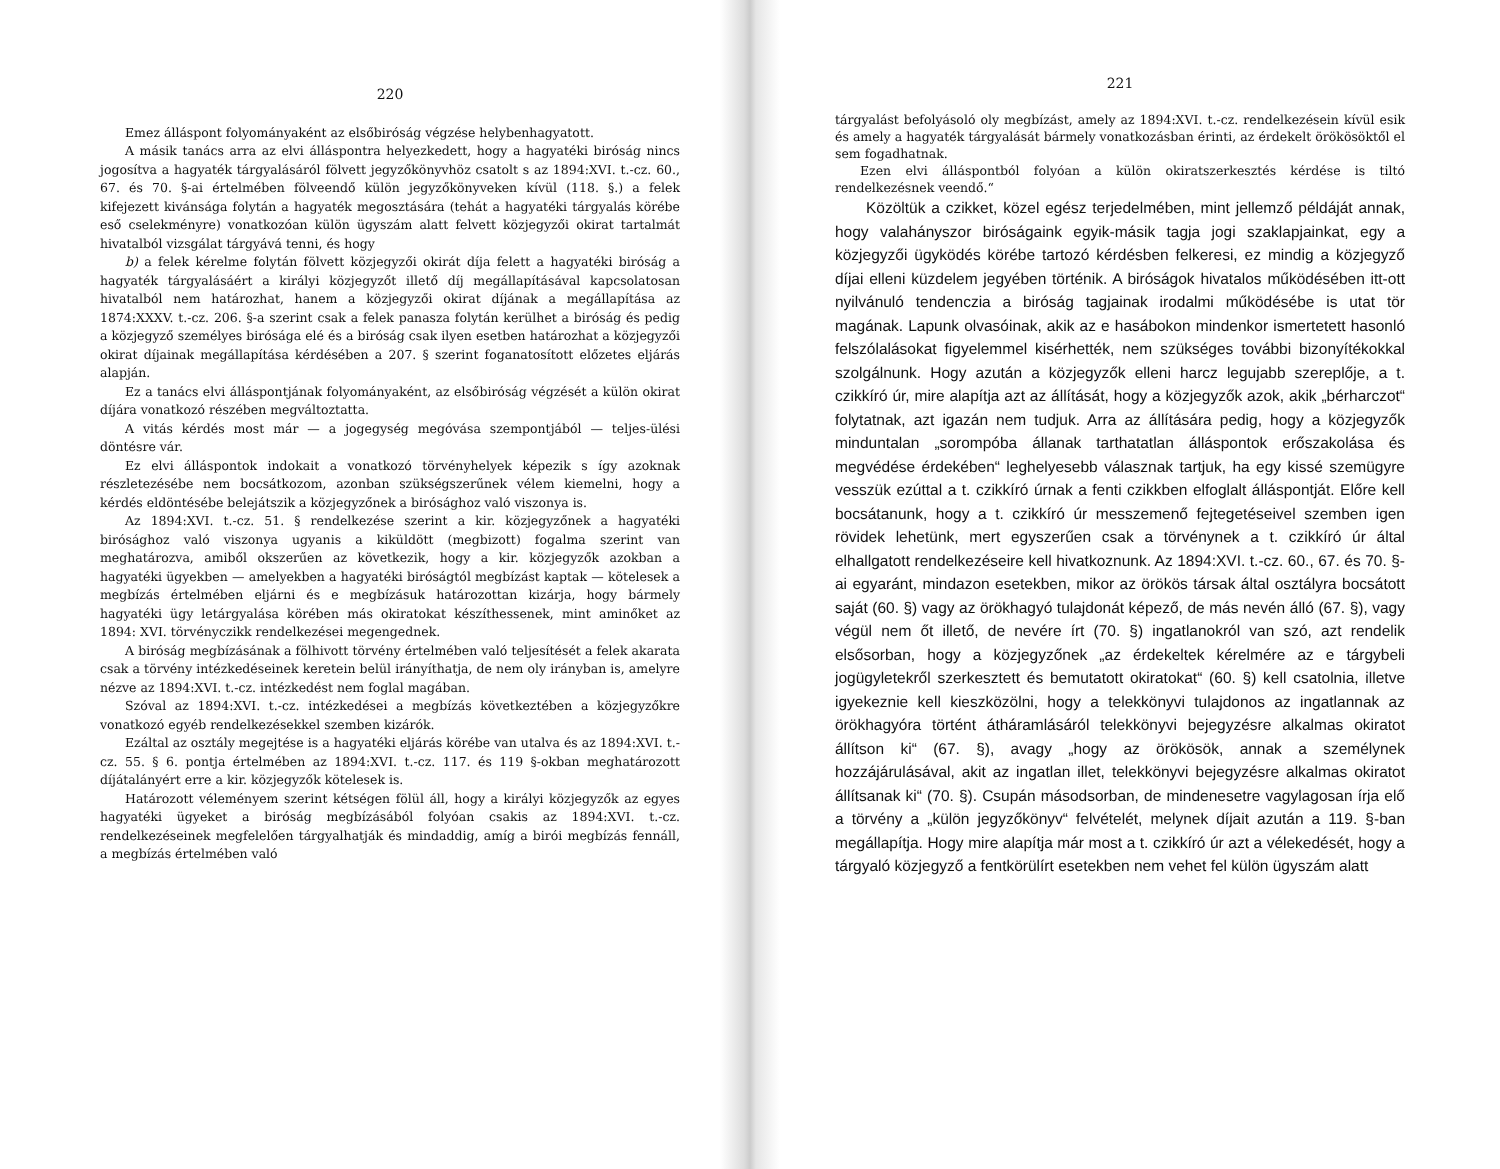220
Emez álláspont folyományaként az elsőbiróság végzése helybenhagyatott.
A másik tanács arra az elvi álláspontra helyezkedett, hogy a hagyatéki biróság nincs jogosítva a hagyaték tárgyalásáról fölvett jegyzőkönyvhöz csatolt s az 1894:XVI. t.-cz. 60., 67. és 70. §-ai értelmében fölveendő külön jegyzőkönyveken kívül (118. §.) a felek kifejezett kivánsága folytán a hagyaték megosztására (tehát a hagyatéki tárgyalás körébe eső cselekményre) vonatkozóan külön ügyszám alatt felvett közjegyzői okirat tartalmát hivatalból vizsgálat tárgyává tenni, és hogy
b) a felek kérelme folytán fölvett közjegyzői okirát díja felett a hagyatéki biróság a hagyaték tárgyalásáért a királyi közjegyzőt illető díj megállapításával kapcsolatosan hivatalból nem határozhat, hanem a közjegyzői okirat díjának a megállapítása az 1874:XXXV. t.-cz. 206. §-a szerint csak a felek panasza folytán kerülhet a biróság és pedig a közjegyző személyes birósága elé és a biróság csak ilyen esetben határozhat a közjegyzői okirat díjainak megállapítása kérdésében a 207. § szerint foganatosított előzetes eljárás alapján.
Ez a tanács elvi álláspontjának folyományaként, az elsőbiróság végzését a külön okirat díjára vonatkozó részében megváltoztatta.
A vitás kérdés most már — a jogegység megóvása szempontjából — teljes-ülési döntésre vár.
Ez elvi álláspontok indokait a vonatkozó törvényhelyek képezik s így azoknak részletezésébe nem bocsátkozom, azonban szükségszerűnek vélem kiemelni, hogy a kérdés eldöntésébe belejátszik a közjegyzőnek a birósághoz való viszonya is.
Az 1894:XVI. t.-cz. 51. § rendelkezése szerint a kir. közjegyzőnek a hagyatéki birósághoz való viszonya ugyanis a kiküldött (megbizott) fogalma szerint van meghatározva, amiből okszerűen az következik, hogy a kir. közjegyzők azokban a hagyatéki ügyekben — amelyekben a hagyatéki biróságtól megbízást kaptak — kötelesek a megbízás értelmében eljárni és e megbízásuk határozottan kizárja, hogy bármely hagyatéki ügy letárgyalása körében más okiratokat készíthessenek, mint aminőket az 1894: XVI. törvényczikk rendelkezései megengednek.
A biróság megbízásának a fölhivott törvény értelmében való teljesítését a felek akarata csak a törvény intézkedéseinek keretein belül irányíthatja, de nem oly irányban is, amelyre nézve az 1894:XVI. t.-cz. intézkedést nem foglal magában.
Szóval az 1894:XVI. t.-cz. intézkedései a megbízás következtében a közjegyzőkre vonatkozó egyéb rendelkezésekkel szemben kizárók.
Ezáltal az osztály megejtése is a hagyatéki eljárás körébe van utalva és az 1894:XVI. t.-cz. 55. § 6. pontja értelmében az 1894:XVI. t.-cz. 117. és 119 §-okban meghatározott díjátalányért erre a kir. közjegyzők kötelesek is.
Határozott véleményem szerint kétségen fölül áll, hogy a királyi közjegyzők az egyes hagyatéki ügyeket a biróság megbízásából folyóan csakis az 1894:XVI. t.-cz. rendelkezéseinek megfelelően tárgyalhatják és mindaddig, amíg a birói megbízás fennáll, a megbízás értelmében való
221
tárgyalást befolyásoló oly megbízást, amely az 1894:XVI. t.-cz. rendelkezésein kívül esik és amely a hagyaték tárgyalását bármely vonatkozásban érinti, az érdekelt örökösöktől el sem fogadhatnak.
Ezen elvi álláspontból folyóan a külön okiratszerkesztés kérdése is tiltó rendelkezésnek veendő.“
Közöltük a czikket, közel egész terjedelmében, mint jellemző példáját annak, hogy valahányszor biróságaink egyik-másik tagja jogi szaklapjainkat, egy a közjegyzői ügyködés körébe tartozó kérdésben felkeresi, ez mindig a közjegyző díjai elleni küzdelem jegyében történik. A biróságok hivatalos működésében itt-ott nyilvánuló tendenczia a biróság tagjainak irodalmi működésébe is utat tör magának. Lapunk olvasóinak, akik az e hasábokon mindenkor ismertetett hasonló felszólalásokat figyelemmel kisérhették, nem szükséges további bizonyítékokkal szolgálnunk. Hogy azután a közjegyzők elleni harcz legujabb szereplője, a t. czikkíró úr, mire alapítja azt az állítását, hogy a közjegyzők azok, akik „bérharczot“ folytatnak, azt igazán nem tudjuk. Arra az állítására pedig, hogy a közjegyzők minduntalan „sorompóba állanak tarthatatlan álláspontok erőszakolása és megvédése érdekében“ leghelyesebb válasznak tartjuk, ha egy kissé szemügyre vesszük ezúttal a t. czikkíró úrnak a fenti czikkben elfoglalt álláspontját. Előre kell bocsátanunk, hogy a t. czikkíró úr messzemenő fejtegetéseivel szemben igen rövidek lehetünk, mert egyszerűen csak a törvénynek a t. czikkíró úr által elhallgatott rendelkezéseire kell hivatkoznunk. Az 1894:XVI. t.-cz. 60., 67. és 70. §-ai egyaránt, mindazon esetekben, mikor az örökös társak által osztályra bocsátott saját (60. §) vagy az örökhagyó tulajdonát képező, de más nevén álló (67. §), vagy végül nem őt illető, de nevére írt (70. §) ingatlanokról van szó, azt rendelik elsősorban, hogy a közjegyzőnek „az érdekeltek kérelmére az e tárgybeli jogügyletekről szerkesztett és bemutatott okiratokat“ (60. §) kell csatolnia, illetve igyekeznie kell kieszközölni, hogy a telekkönyvi tulajdonos az ingatlannak az örökhagyóra történt átháramlásáról telekkönyvi bejegyzésre alkalmas okiratot állítson ki“ (67. §), avagy „hogy az örökösök, annak a személynek hozzájárulásával, akit az ingatlan illet, telekkönyvi bejegyzésre alkalmas okiratot állítsanak ki“ (70. §). Csupán másodsorban, de mindenesetre vagylagosan írja elő a törvény a „külön jegyzőkönyv“ felvételét, melynek díjait azután a 119. §-ban megállapítja. Hogy mire alapítja már most a t. czikkíró úr azt a vélekedését, hogy a tárgyaló közjegyző a fentkörülírt esetekben nem vehet fel külön ügyszám alatt